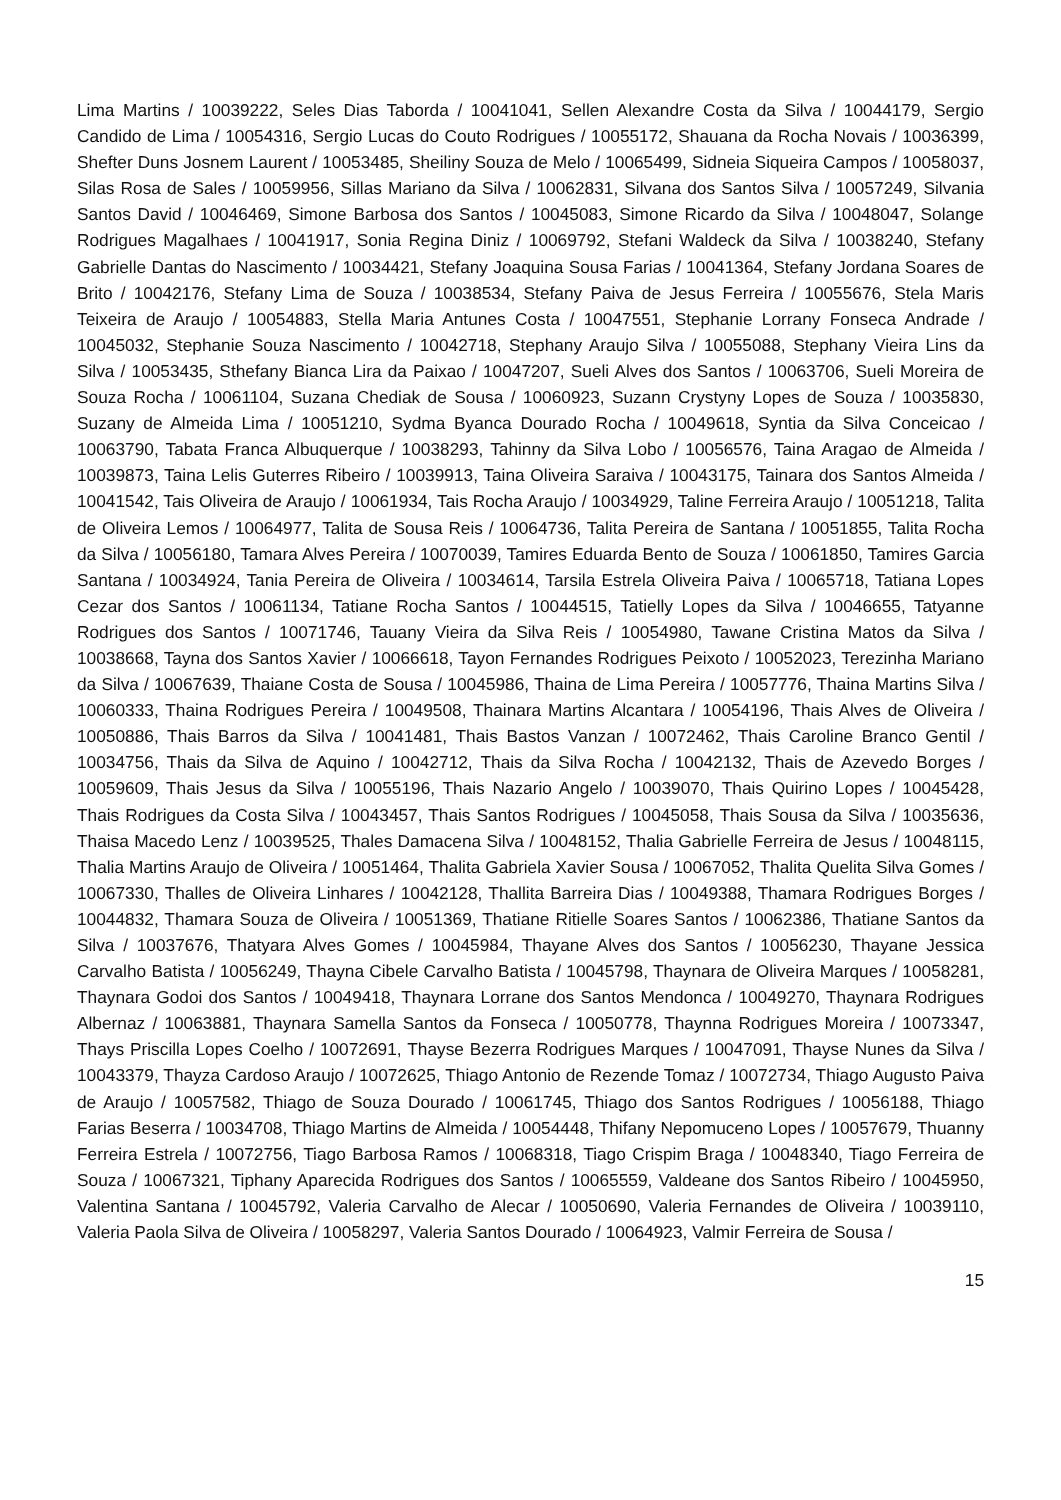Lima Martins / 10039222, Seles Dias Taborda / 10041041, Sellen Alexandre Costa da Silva / 10044179, Sergio Candido de Lima / 10054316, Sergio Lucas do Couto Rodrigues / 10055172, Shauana da Rocha Novais / 10036399, Shefter Duns Josnem Laurent / 10053485, Sheiliny Souza de Melo / 10065499, Sidneia Siqueira Campos / 10058037, Silas Rosa de Sales / 10059956, Sillas Mariano da Silva / 10062831, Silvana dos Santos Silva / 10057249, Silvania Santos David / 10046469, Simone Barbosa dos Santos / 10045083, Simone Ricardo da Silva / 10048047, Solange Rodrigues Magalhaes / 10041917, Sonia Regina Diniz / 10069792, Stefani Waldeck da Silva / 10038240, Stefany Gabrielle Dantas do Nascimento / 10034421, Stefany Joaquina Sousa Farias / 10041364, Stefany Jordana Soares de Brito / 10042176, Stefany Lima de Souza / 10038534, Stefany Paiva de Jesus Ferreira / 10055676, Stela Maris Teixeira de Araujo / 10054883, Stella Maria Antunes Costa / 10047551, Stephanie Lorrany Fonseca Andrade / 10045032, Stephanie Souza Nascimento / 10042718, Stephany Araujo Silva / 10055088, Stephany Vieira Lins da Silva / 10053435, Sthefany Bianca Lira da Paixao / 10047207, Sueli Alves dos Santos / 10063706, Sueli Moreira de Souza Rocha / 10061104, Suzana Chediak de Sousa / 10060923, Suzann Crystyny Lopes de Souza / 10035830, Suzany de Almeida Lima / 10051210, Sydma Byanca Dourado Rocha / 10049618, Syntia da Silva Conceicao / 10063790, Tabata Franca Albuquerque / 10038293, Tahinny da Silva Lobo / 10056576, Taina Aragao de Almeida / 10039873, Taina Lelis Guterres Ribeiro / 10039913, Taina Oliveira Saraiva / 10043175, Tainara dos Santos Almeida / 10041542, Tais Oliveira de Araujo / 10061934, Tais Rocha Araujo / 10034929, Taline Ferreira Araujo / 10051218, Talita de Oliveira Lemos / 10064977, Talita de Sousa Reis / 10064736, Talita Pereira de Santana / 10051855, Talita Rocha da Silva / 10056180, Tamara Alves Pereira / 10070039, Tamires Eduarda Bento de Souza / 10061850, Tamires Garcia Santana / 10034924, Tania Pereira de Oliveira / 10034614, Tarsila Estrela Oliveira Paiva / 10065718, Tatiana Lopes Cezar dos Santos / 10061134, Tatiane Rocha Santos / 10044515, Tatielly Lopes da Silva / 10046655, Tatyanne Rodrigues dos Santos / 10071746, Tauany Vieira da Silva Reis / 10054980, Tawane Cristina Matos da Silva / 10038668, Tayna dos Santos Xavier / 10066618, Tayon Fernandes Rodrigues Peixoto / 10052023, Terezinha Mariano da Silva / 10067639, Thaiane Costa de Sousa / 10045986, Thaina de Lima Pereira / 10057776, Thaina Martins Silva / 10060333, Thaina Rodrigues Pereira / 10049508, Thainara Martins Alcantara / 10054196, Thais Alves de Oliveira / 10050886, Thais Barros da Silva / 10041481, Thais Bastos Vanzan / 10072462, Thais Caroline Branco Gentil / 10034756, Thais da Silva de Aquino / 10042712, Thais da Silva Rocha / 10042132, Thais de Azevedo Borges / 10059609, Thais Jesus da Silva / 10055196, Thais Nazario Angelo / 10039070, Thais Quirino Lopes / 10045428, Thais Rodrigues da Costa Silva / 10043457, Thais Santos Rodrigues / 10045058, Thais Sousa da Silva / 10035636, Thaisa Macedo Lenz / 10039525, Thales Damacena Silva / 10048152, Thalia Gabrielle Ferreira de Jesus / 10048115, Thalia Martins Araujo de Oliveira / 10051464, Thalita Gabriela Xavier Sousa / 10067052, Thalita Quelita Silva Gomes / 10067330, Thalles de Oliveira Linhares / 10042128, Thallita Barreira Dias / 10049388, Thamara Rodrigues Borges / 10044832, Thamara Souza de Oliveira / 10051369, Thatiane Ritielle Soares Santos / 10062386, Thatiane Santos da Silva / 10037676, Thatyara Alves Gomes / 10045984, Thayane Alves dos Santos / 10056230, Thayane Jessica Carvalho Batista / 10056249, Thayna Cibele Carvalho Batista / 10045798, Thaynara de Oliveira Marques / 10058281, Thaynara Godoi dos Santos / 10049418, Thaynara Lorrane dos Santos Mendonca / 10049270, Thaynara Rodrigues Albernaz / 10063881, Thaynara Samella Santos da Fonseca / 10050778, Thaynna Rodrigues Moreira / 10073347, Thays Priscilla Lopes Coelho / 10072691, Thayse Bezerra Rodrigues Marques / 10047091, Thayse Nunes da Silva / 10043379, Thayza Cardoso Araujo / 10072625, Thiago Antonio de Rezende Tomaz / 10072734, Thiago Augusto Paiva de Araujo / 10057582, Thiago de Souza Dourado / 10061745, Thiago dos Santos Rodrigues / 10056188, Thiago Farias Beserra / 10034708, Thiago Martins de Almeida / 10054448, Thifany Nepomuceno Lopes / 10057679, Thuanny Ferreira Estrela / 10072756, Tiago Barbosa Ramos / 10068318, Tiago Crispim Braga / 10048340, Tiago Ferreira de Souza / 10067321, Tiphany Aparecida Rodrigues dos Santos / 10065559, Valdeane dos Santos Ribeiro / 10045950, Valentina Santana / 10045792, Valeria Carvalho de Alecar / 10050690, Valeria Fernandes de Oliveira / 10039110, Valeria Paola Silva de Oliveira / 10058297, Valeria Santos Dourado / 10064923, Valmir Ferreira de Sousa /
15